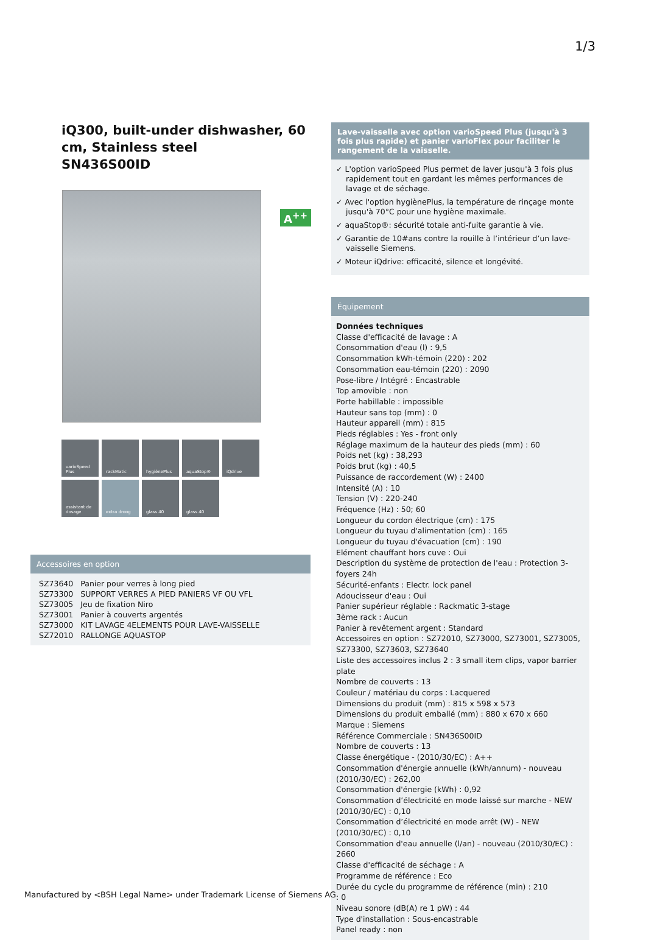1/3
iQ300, built-under dishwasher, 60 cm, Stainless steel
SN436S00ID
A<sup>++</sup>
varioSpeed Plus
rackMatic
hygiènePlus
aquaStop®
iQdrive
assistant de dosage
extra droog
glass 40
glass 40
Accessoires en option
| SZ73640 | Panier pour verres à long pied |
| SZ73300 | SUPPORT VERRES A PIED PANIERS VF OU VFL |
| SZ73005 | Jeu de fixation Niro |
| SZ73001 | Panier à couverts argentés |
| SZ73000 | KIT LAVAGE 4ELEMENTS POUR LAVE-VAISSELLE |
| SZ72010 | RALLONGE AQUASTOP |
Lave-vaisselle avec option varioSpeed Plus (jusqu'à 3 fois plus rapide) et panier varioFlex pour faciliter le rangement de la vaisselle.
✓ L'option varioSpeed Plus permet de laver jusqu'à 3 fois plus rapidement tout en gardant les mêmes performances de lavage et de séchage.
✓ Avec l'option hygiènePlus, la température de rinçage monte jusqu'à 70°C pour une hygiène maximale.
✓ aquaStop®: sécurité totale anti-fuite garantie à vie.
✓ Garantie de 10#ans contre la rouille à l’intérieur d’un lave-vaisselle Siemens.
✓ Moteur iQdrive: efficacité, silence et longévité.
Équipement
Données techniques
Classe d'efficacité de lavage : A
Consommation d'eau (l) : 9,5
Consommation kWh-témoin (220) : 202
Consommation eau-témoin (220) : 2090
Pose-libre / Intégré : Encastrable
Top amovible : non
Porte habillable : impossible
Hauteur sans top (mm) : 0
Hauteur appareil (mm) : 815
Pieds réglables : Yes - front only
Réglage maximum de la hauteur des pieds (mm) : 60
Poids net (kg) : 38,293
Poids brut (kg) : 40,5
Puissance de raccordement (W) : 2400
Intensité (A) : 10
Tension (V) : 220-240
Fréquence (Hz) : 50; 60
Longueur du cordon électrique (cm) : 175
Longueur du tuyau d'alimentation (cm) : 165
Longueur du tuyau d'évacuation (cm) : 190
Elément chauffant hors cuve : Oui
Description du système de protection de l'eau : Protection 3-foyers 24h
Sécurité-enfants : Electr. lock panel
Adoucisseur d'eau : Oui
Panier supérieur réglable : Rackmatic 3-stage
3ème rack : Aucun
Panier à revêtement argent : Standard
Accessoires en option : SZ72010, SZ73000, SZ73001, SZ73005, SZ73300, SZ73603, SZ73640
Liste des accessoires inclus 2 : 3 small item clips, vapor barrier plate
Nombre de couverts : 13
Couleur / matériau du corps : Lacquered
Dimensions du produit (mm) : 815 x 598 x 573
Dimensions du produit emballé (mm) : 880 x 670 x 660
Marque : Siemens
Référence Commerciale : SN436S00ID
Nombre de couverts : 13
Classe énergétique - (2010/30/EC) : A++
Consommation d'énergie annuelle (kWh/annum) - nouveau (2010/30/EC) : 262,00
Consommation d'énergie (kWh) : 0,92
Consommation d’électricité en mode laissé sur marche - NEW (2010/30/EC) : 0,10
Consommation d’électricité en mode arrêt (W) - NEW (2010/30/EC) : 0,10
Consommation d'eau annuelle (l/an) - nouveau (2010/30/EC) : 2660
Classe d'efficacité de séchage : A
Programme de référence : Eco
Durée du cycle du programme de référence (min) : 210
: 0
Niveau sonore (dB(A) re 1 pW) : 44
Type d'installation : Sous-encastrable
Panel ready : non
Manufactured by <BSH Legal Name> under Trademark License of Siemens AG